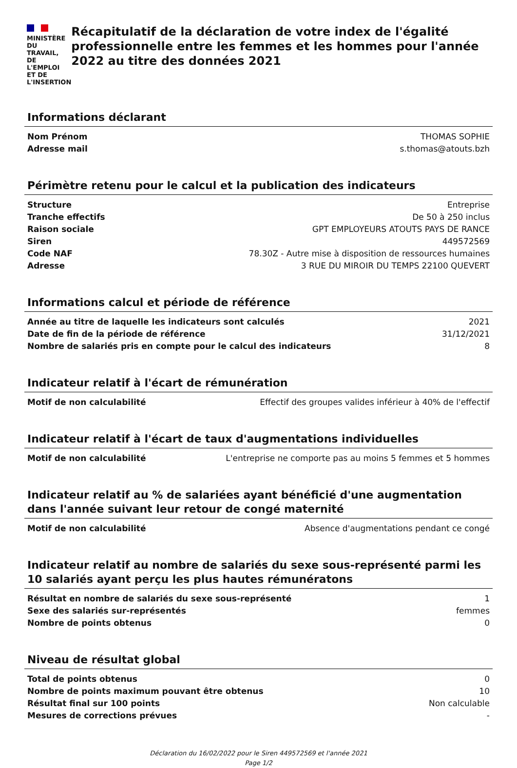MINISTÈRE DU
TRAVAIL,
DE L'EMPLOI
ET DE L'INSERTION
Récapitulatif de la déclaration de votre index de l'égalité professionnelle entre les femmes et les hommes pour l'année 2022 au titre des données 2021
Informations déclarant
| Nom Prénom | THOMAS SOPHIE |
| Adresse mail | s.thomas@atouts.bzh |
Périmètre retenu pour le calcul et la publication des indicateurs
| Structure | Entreprise |
| Tranche effectifs | De 50 à 250 inclus |
| Raison sociale | GPT EMPLOYEURS ATOUTS PAYS DE RANCE |
| Siren | 449572569 |
| Code NAF | 78.30Z - Autre mise à disposition de ressources humaines |
| Adresse | 3 RUE DU MIROIR DU TEMPS 22100 QUEVERT |
Informations calcul et période de référence
| Année au titre de laquelle les indicateurs sont calculés | 2021 |
| Date de fin de la période de référence | 31/12/2021 |
| Nombre de salariés pris en compte pour le calcul des indicateurs | 8 |
Indicateur relatif à l'écart de rémunération
| Motif de non calculabilité | Effectif des groupes valides inférieur à 40% de l'effectif |
Indicateur relatif à l'écart de taux d'augmentations individuelles
| Motif de non calculabilité | L'entreprise ne comporte pas au moins 5 femmes et 5 hommes |
Indicateur relatif au % de salariées ayant bénéficié d'une augmentation dans l'année suivant leur retour de congé maternité
| Motif de non calculabilité | Absence d'augmentations pendant ce congé |
Indicateur relatif au nombre de salariés du sexe sous-représenté parmi les 10 salariés ayant perçu les plus hautes rémunératons
| Résultat en nombre de salariés du sexe sous-représenté | 1 |
| Sexe des salariés sur-représentés | femmes |
| Nombre de points obtenus | 0 |
Niveau de résultat global
| Total de points obtenus | 0 |
| Nombre de points maximum pouvant être obtenus | 10 |
| Résultat final sur 100 points | Non calculable |
| Mesures de corrections prévues | - |
Déclaration du 16/02/2022 pour le Siren 449572569 et l'année 2021
Page 1/2